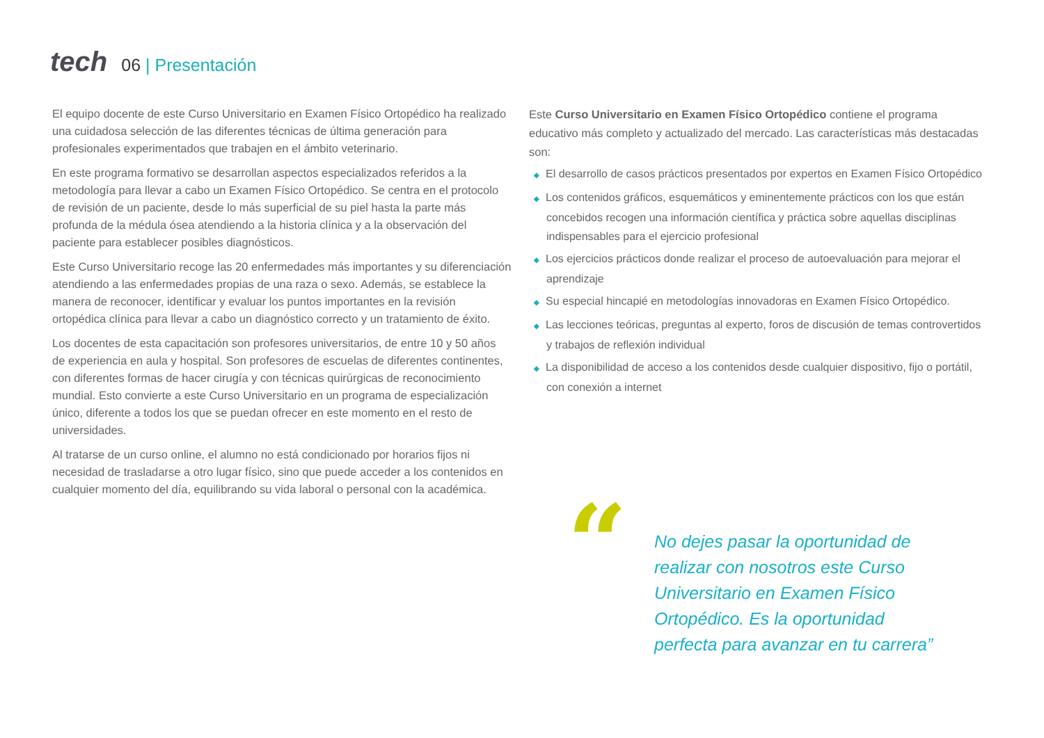tech
06 | Presentación
El equipo docente de este Curso Universitario en Examen Físico Ortopédico ha realizado una cuidadosa selección de las diferentes técnicas de última generación para profesionales experimentados que trabajen en el ámbito veterinario.
En este programa formativo se desarrollan aspectos especializados referidos a la metodología para llevar a cabo un Examen Físico Ortopédico. Se centra en el protocolo de revisión de un paciente, desde lo más superficial de su piel hasta la parte más profunda de la médula ósea atendiendo a la historia clínica y a la observación del paciente para establecer posibles diagnósticos.
Este Curso Universitario recoge las 20 enfermedades más importantes y su diferenciación atendiendo a las enfermedades propias de una raza o sexo. Además, se establece la manera de reconocer, identificar y evaluar los puntos importantes en la revisión ortopédica clínica para llevar a cabo un diagnóstico correcto y un tratamiento de éxito.
Los docentes de esta capacitación son profesores universitarios, de entre 10 y 50 años de experiencia en aula y hospital. Son profesores de escuelas de diferentes continentes, con diferentes formas de hacer cirugía y con técnicas quirúrgicas de reconocimiento mundial. Esto convierte a este Curso Universitario en un programa de especialización único, diferente a todos los que se puedan ofrecer en este momento en el resto de universidades.
Al tratarse de un curso online, el alumno no está condicionado por horarios fijos ni necesidad de trasladarse a otro lugar físico, sino que puede acceder a los contenidos en cualquier momento del día, equilibrando su vida laboral o personal con la académica.
Este Curso Universitario en Examen Físico Ortopédico contiene el programa educativo más completo y actualizado del mercado. Las características más destacadas son:
◆ El desarrollo de casos prácticos presentados por expertos en Examen Físico Ortopédico
◆ Los contenidos gráficos, esquemáticos y eminentemente prácticos con los que están concebidos recogen una información científica y práctica sobre aquellas disciplinas indispensables para el ejercicio profesional
◆ Los ejercicios prácticos donde realizar el proceso de autoevaluación para mejorar el aprendizaje
◆ Su especial hincapié en metodologías innovadoras en Examen Físico Ortopédico.
◆ Las lecciones teóricas, preguntas al experto, foros de discusión de temas controvertidos y trabajos de reflexión individual
◆ La disponibilidad de acceso a los contenidos desde cualquier dispositivo, fijo o portátil, con conexión a internet
“
No dejes pasar la oportunidad de realizar con nosotros este Curso Universitario en Examen Físico Ortopédico. Es la oportunidad perfecta para avanzar en tu carrera”